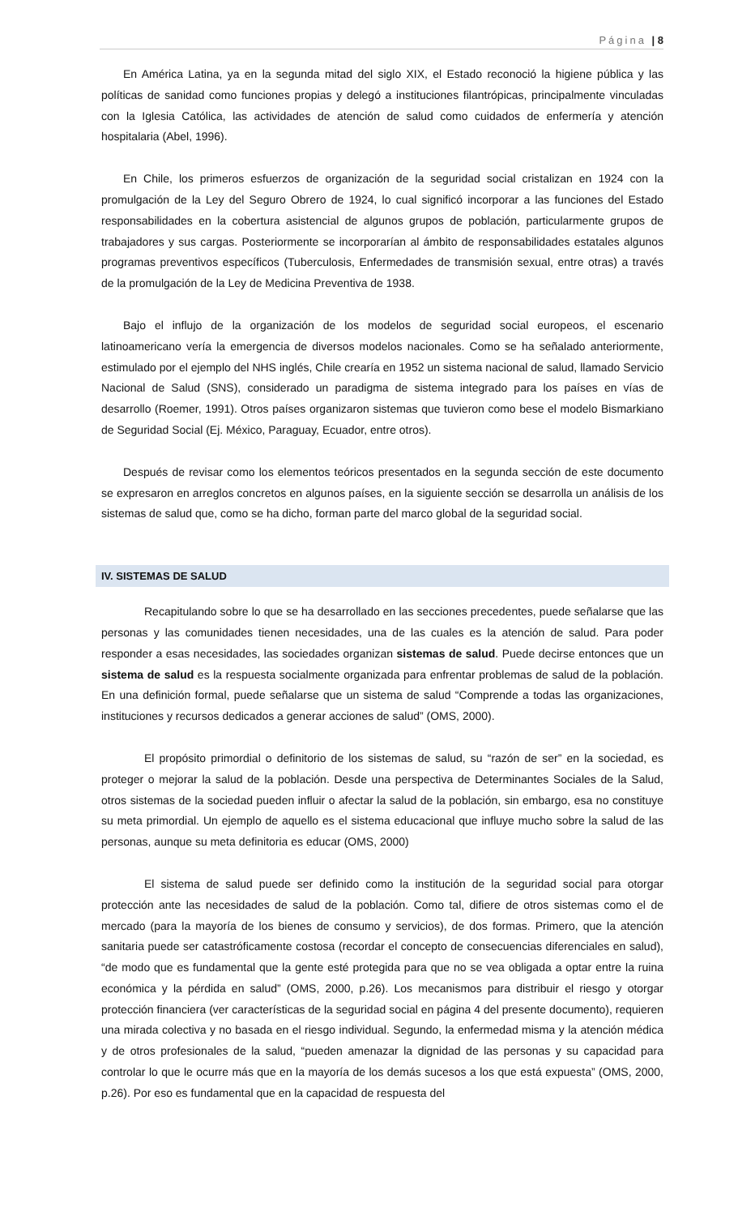Página | 8
En América Latina, ya en la segunda mitad del siglo XIX, el Estado reconoció la higiene pública y las políticas de sanidad como funciones propias y delegó a instituciones filantrópicas, principalmente vinculadas con la Iglesia Católica, las actividades de atención de salud como cuidados de enfermería y atención hospitalaria (Abel, 1996).
En Chile, los primeros esfuerzos de organización de la seguridad social cristalizan en 1924 con la promulgación de la Ley del Seguro Obrero de 1924, lo cual significó incorporar a las funciones del Estado responsabilidades en la cobertura asistencial de algunos grupos de población, particularmente grupos de trabajadores y sus cargas. Posteriormente se incorporarían al ámbito de responsabilidades estatales algunos programas preventivos específicos (Tuberculosis, Enfermedades de transmisión sexual, entre otras) a través de la promulgación de la Ley de Medicina Preventiva de 1938.
Bajo el influjo de la organización de los modelos de seguridad social europeos, el escenario latinoamericano vería la emergencia de diversos modelos nacionales. Como se ha señalado anteriormente, estimulado por el ejemplo del NHS inglés, Chile crearía en 1952 un sistema nacional de salud, llamado Servicio Nacional de Salud (SNS), considerado un paradigma de sistema integrado para los países en vías de desarrollo (Roemer, 1991). Otros países organizaron sistemas que tuvieron como bese el modelo Bismarkiano de Seguridad Social (Ej. México, Paraguay, Ecuador, entre otros).
Después de revisar como los elementos teóricos presentados en la segunda sección de este documento se expresaron en arreglos concretos en algunos países, en la siguiente sección se desarrolla un análisis de los sistemas de salud que, como se ha dicho, forman parte del marco global de la seguridad social.
IV. SISTEMAS DE SALUD
Recapitulando sobre lo que se ha desarrollado en las secciones precedentes, puede señalarse que las personas y las comunidades tienen necesidades, una de las cuales es la atención de salud. Para poder responder a esas necesidades, las sociedades organizan sistemas de salud. Puede decirse entonces que un sistema de salud es la respuesta socialmente organizada para enfrentar problemas de salud de la población. En una definición formal, puede señalarse que un sistema de salud “Comprende a todas las organizaciones, instituciones y recursos dedicados a generar acciones de salud” (OMS, 2000).
El propósito primordial o definitorio de los sistemas de salud, su “razón de ser” en la sociedad, es proteger o mejorar la salud de la población. Desde una perspectiva de Determinantes Sociales de la Salud, otros sistemas de la sociedad pueden influir o afectar la salud de la población, sin embargo, esa no constituye su meta primordial. Un ejemplo de aquello es el sistema educacional que influye mucho sobre la salud de las personas, aunque su meta definitoria es educar (OMS, 2000)
El sistema de salud puede ser definido como la institución de la seguridad social para otorgar protección ante las necesidades de salud de la población. Como tal, difiere de otros sistemas como el de mercado (para la mayoría de los bienes de consumo y servicios), de dos formas. Primero, que la atención sanitaria puede ser catastróficamente costosa (recordar el concepto de consecuencias diferenciales en salud), “de modo que es fundamental que la gente esté protegida para que no se vea obligada a optar entre la ruina económica y la pérdida en salud” (OMS, 2000, p.26). Los mecanismos para distribuir el riesgo y otorgar protección financiera (ver características de la seguridad social en página 4 del presente documento), requieren una mirada colectiva y no basada en el riesgo individual. Segundo, la enfermedad misma y la atención médica y de otros profesionales de la salud, “pueden amenazar la dignidad de las personas y su capacidad para controlar lo que le ocurre más que en la mayoría de los demás sucesos a los que está expuesta” (OMS, 2000, p.26). Por eso es fundamental que en la capacidad de respuesta del